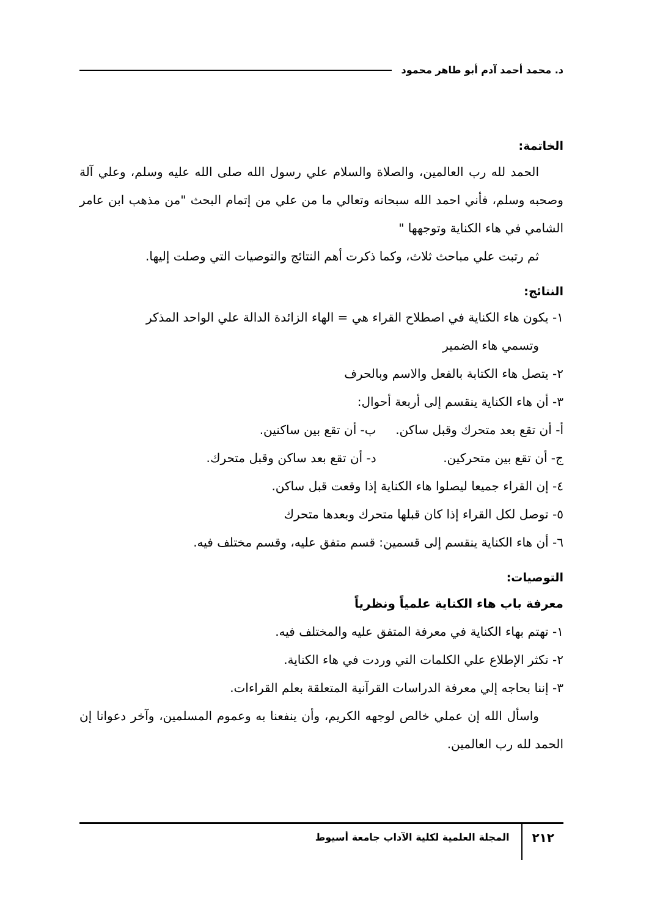د. محمد أحمد آدم أبو طاهر محمود
الخاتمة:
الحمد لله رب العالمين، والصلاة والسلام علي رسول الله صلى الله عليه وسلم، وعلي آلة وصحبه وسلم، فأني احمد الله سبحانه وتعالي ما من علي من إتمام البحث "من مذهب ابن عامر الشامي في هاء الكناية وتوجهها "
ثم رتبت علي مباحث ثلاث، وكما ذكرت أهم النتائج والتوصيات التي وصلت إليها.
النتائج:
١- يكون هاء الكناية في اصطلاح القراء هي = الهاء الزائدة الدالة علي الواحد المذكر
وتسمي هاء الضمير
٢- يتصل هاء الكتابة بالفعل والاسم وبالحرف
٣- أن هاء الكناية ينقسم إلى أربعة أحوال:
أ- أن تقع بعد متحرك وقبل ساكن. ب- أن تقع بين ساكنين.
ج- أن تقع بين متحركين. د- أن تقع بعد ساكن وقبل متحرك.
٤- إن القراء جميعا ليصلوا هاء الكناية إذا وقعت قبل ساكن.
٥- توصل لكل القراء إذا كان قبلها متحرك وبعدها متحرك
٦- أن هاء الكناية ينقسم إلى قسمين: قسم متفق عليه، وقسم مختلف فيه.
التوصيات:
معرفة باب هاء الكناية علمياً ونظرياً
١- تهتم بهاء الكناية في معرفة المتفق عليه والمختلف فيه.
٢- تكثر الإطلاع علي الكلمات التي وردت في هاء الكناية.
٣- إننا بحاجه إلي معرفة الدراسات القرآنية المتعلقة بعلم القراءات.
واسأل الله إن عملي خالص لوجهه الكريم، وأن ينفعنا به وعموم المسلمين، وآخر دعوانا إن الحمد لله رب العالمين.
٢١٢ المجلة العلمية لكلية الآداب جامعة أسيوط